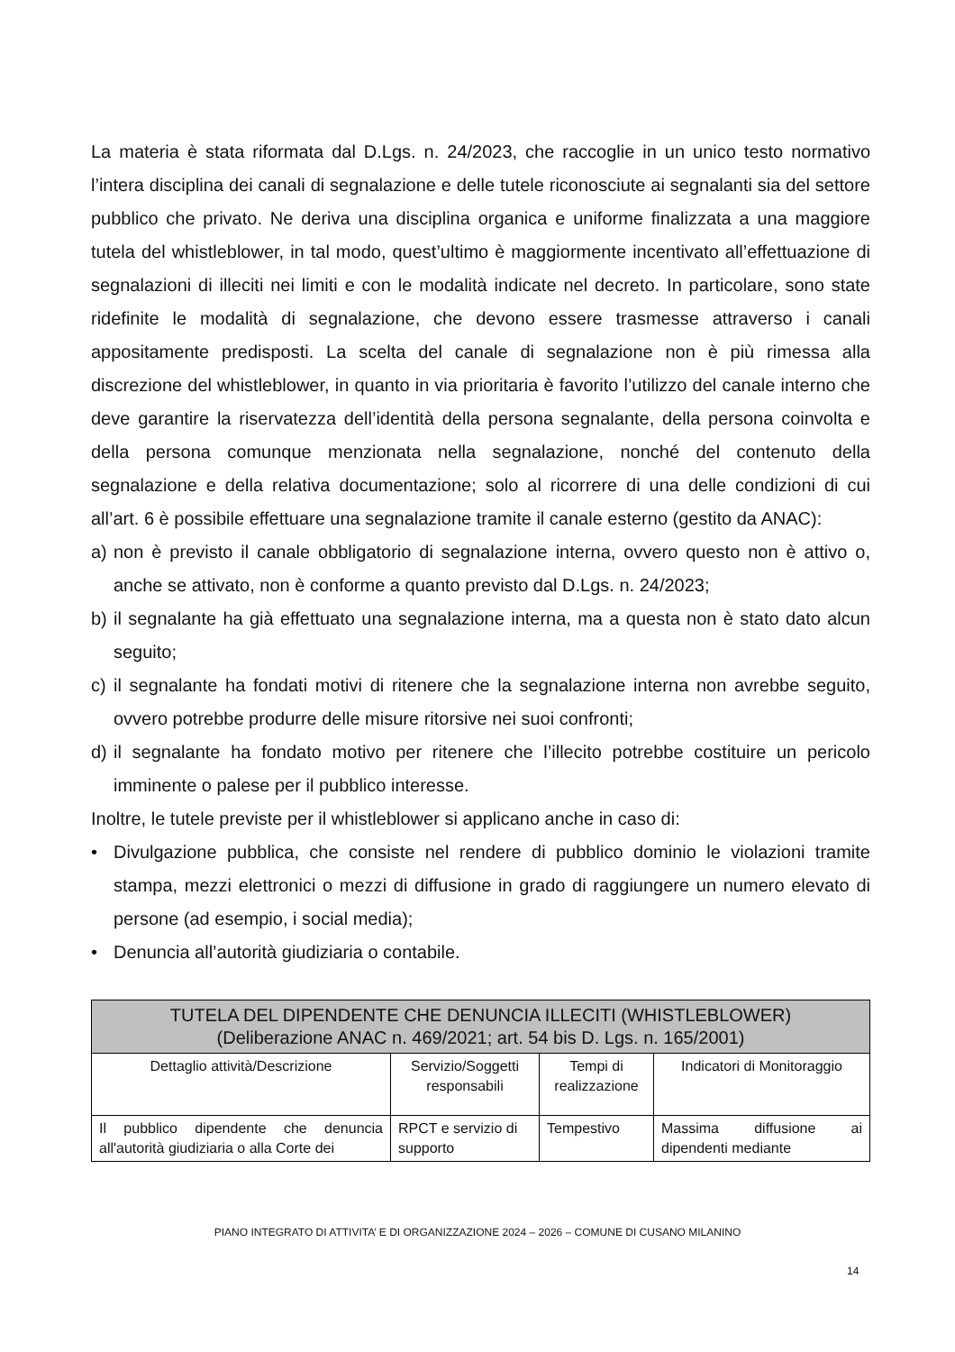La materia è stata riformata dal D.Lgs. n. 24/2023, che raccoglie in un unico testo normativo l’intera disciplina dei canali di segnalazione e delle tutele riconosciute ai segnalanti sia del settore pubblico che privato. Ne deriva una disciplina organica e uniforme finalizzata a una maggiore tutela del whistleblower, in tal modo, quest’ultimo è maggiormente incentivato all’effettuazione di segnalazioni di illeciti nei limiti e con le modalità indicate nel decreto. In particolare, sono state ridefinite le modalità di segnalazione, che devono essere trasmesse attraverso i canali appositamente predisposti. La scelta del canale di segnalazione non è più rimessa alla discrezione del whistleblower, in quanto in via prioritaria è favorito l’utilizzo del canale interno che deve garantire la riservatezza dell’identità della persona segnalante, della persona coinvolta e della persona comunque menzionata nella segnalazione, nonché del contenuto della segnalazione e della relativa documentazione; solo al ricorrere di una delle condizioni di cui all’art. 6 è possibile effettuare una segnalazione tramite il canale esterno (gestito da ANAC):
a) non è previsto il canale obbligatorio di segnalazione interna, ovvero questo non è attivo o, anche se attivato, non è conforme a quanto previsto dal D.Lgs. n. 24/2023;
b) il segnalante ha già effettuato una segnalazione interna, ma a questa non è stato dato alcun seguito;
c) il segnalante ha fondati motivi di ritenere che la segnalazione interna non avrebbe seguito, ovvero potrebbe produrre delle misure ritorsive nei suoi confronti;
d) il segnalante ha fondato motivo per ritenere che l’illecito potrebbe costituire un pericolo imminente o palese per il pubblico interesse.
Inoltre, le tutele previste per il whistleblower si applicano anche in caso di:
• Divulgazione pubblica, che consiste nel rendere di pubblico dominio le violazioni tramite stampa, mezzi elettronici o mezzi di diffusione in grado di raggiungere un numero elevato di persone (ad esempio, i social media);
• Denuncia all’autorità giudiziaria o contabile.
| TUTELA DEL DIPENDENTE CHE DENUNCIA ILLECITI (WHISTLEBLOWER) (Deliberazione ANAC n. 469/2021; art. 54 bis D. Lgs. n. 165/2001) | | | |
| --- | --- | --- | --- |
| Dettaglio attività/Descrizione | Servizio/Soggetti responsabili | Tempi di realizzazione | Indicatori di Monitoraggio |
| Il pubblico dipendente che denuncia all'autorità giudiziaria o alla Corte dei | RPCT e servizio di supporto | Tempestivo | Massima diffusione ai dipendenti mediante |
PIANO INTEGRATO DI ATTIVITA’ E DI ORGANIZZAZIONE 2024 – 2026 – COMUNE DI CUSANO MILANINO
14